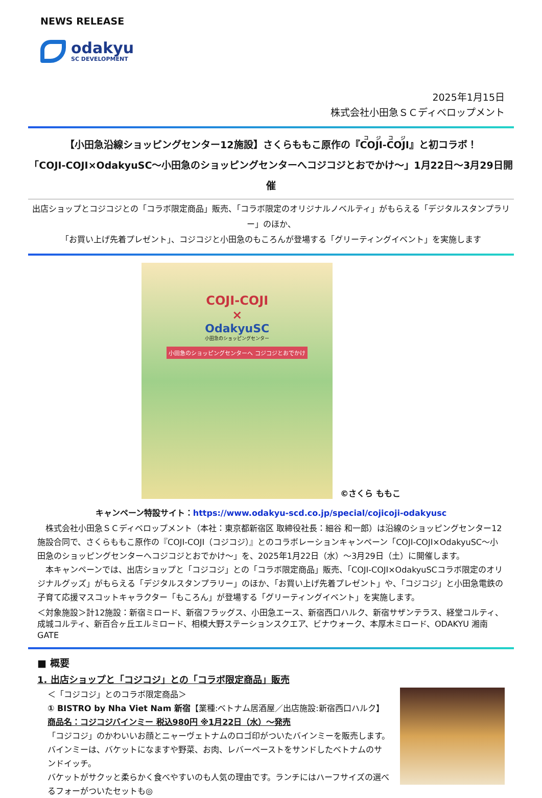NEWS RELEASE
odakyu
SC DEVELOPMENT
2025年1月15日
株式会社小田急ＳＣディベロップメント
【小田急沿線ショッピングセンター12施設】さくらももこ原作の『COJI-COJI』と初コラボ！
「COJI-COJI×OdakyuSC～小田急のショッピングセンターへコジコジとおでかけ～」1月22日～3月29日開催
出店ショップとコジコジとの「コラボ限定商品」販売、「コラボ限定のオリジナルノベルティ」がもらえる「デジタルスタンプラリー」のほか、
「お買い上げ先着プレゼント」、コジコジと小田急のもころんが登場する「グリーティングイベント」を実施します
COJI-COJI
×
OdakyuSC
小田急のショッピングセンター
小田急のショッピングセンターへ コジコジとおでかけ
©さくら ももこ
キャンペーン特設サイト：https://www.odakyu-scd.co.jp/special/cojicoji-odakyusc
　株式会社小田急ＳＣディベロップメント（本社：東京都新宿区 取締役社長：細谷 和一郎）は沿線のショッピングセンター12施設合同で、さくらももこ原作の『COJI-COJI（コジコジ）』とのコラボレーションキャンペーン「COJI-COJI×OdakyuSC～小田急のショッピングセンターへコジコジとおでかけ～」を、2025年1月22日（水）～3月29日（土）に開催します。
　本キャンペーンでは、出店ショップと「コジコジ」との「コラボ限定商品」販売、「COJI-COJI×OdakyuSCコラボ限定のオリジナルグッズ」がもらえる「デジタルスタンプラリー」のほか、「お買い上げ先着プレゼント」や、「コジコジ」と小田急電鉄の子育て応援マスコットキャラクター「もころん」が登場する「グリーティングイベント」を実施します。
＜対象施設＞計12施設：新宿ミロード、新宿フラッグス、小田急エース、新宿西口ハルク、新宿サザンテラス、経堂コルティ、成城コルティ、新百合ヶ丘エルミロード、相模大野ステーションスクエア、ビナウォーク、本厚木ミロード、ODAKYU 湘南 GATE
■ 概要
1. 出店ショップと「コジコジ」との「コラボ限定商品」販売
＜「コジコジ」とのコラボ限定商品＞
① BISTRO by Nha Viet Nam 新宿【業種:ベトナム居酒屋／出店施設:新宿西口ハルク】
商品名：コジコジバインミー 税込980円 ※1月22日（水）～発売
「コジコジ」のかわいいお顔とニャーヴェトナムのロゴ印がついたバインミーを販売します。
バインミーは、バケットになますや野菜、お肉、レバーペーストをサンドしたベトナムのサンドイッチ。
バケットがサクッと柔らかく食べやすいのも人気の理由です。ランチにはハーフサイズの選べるフォーがついたセットも◎